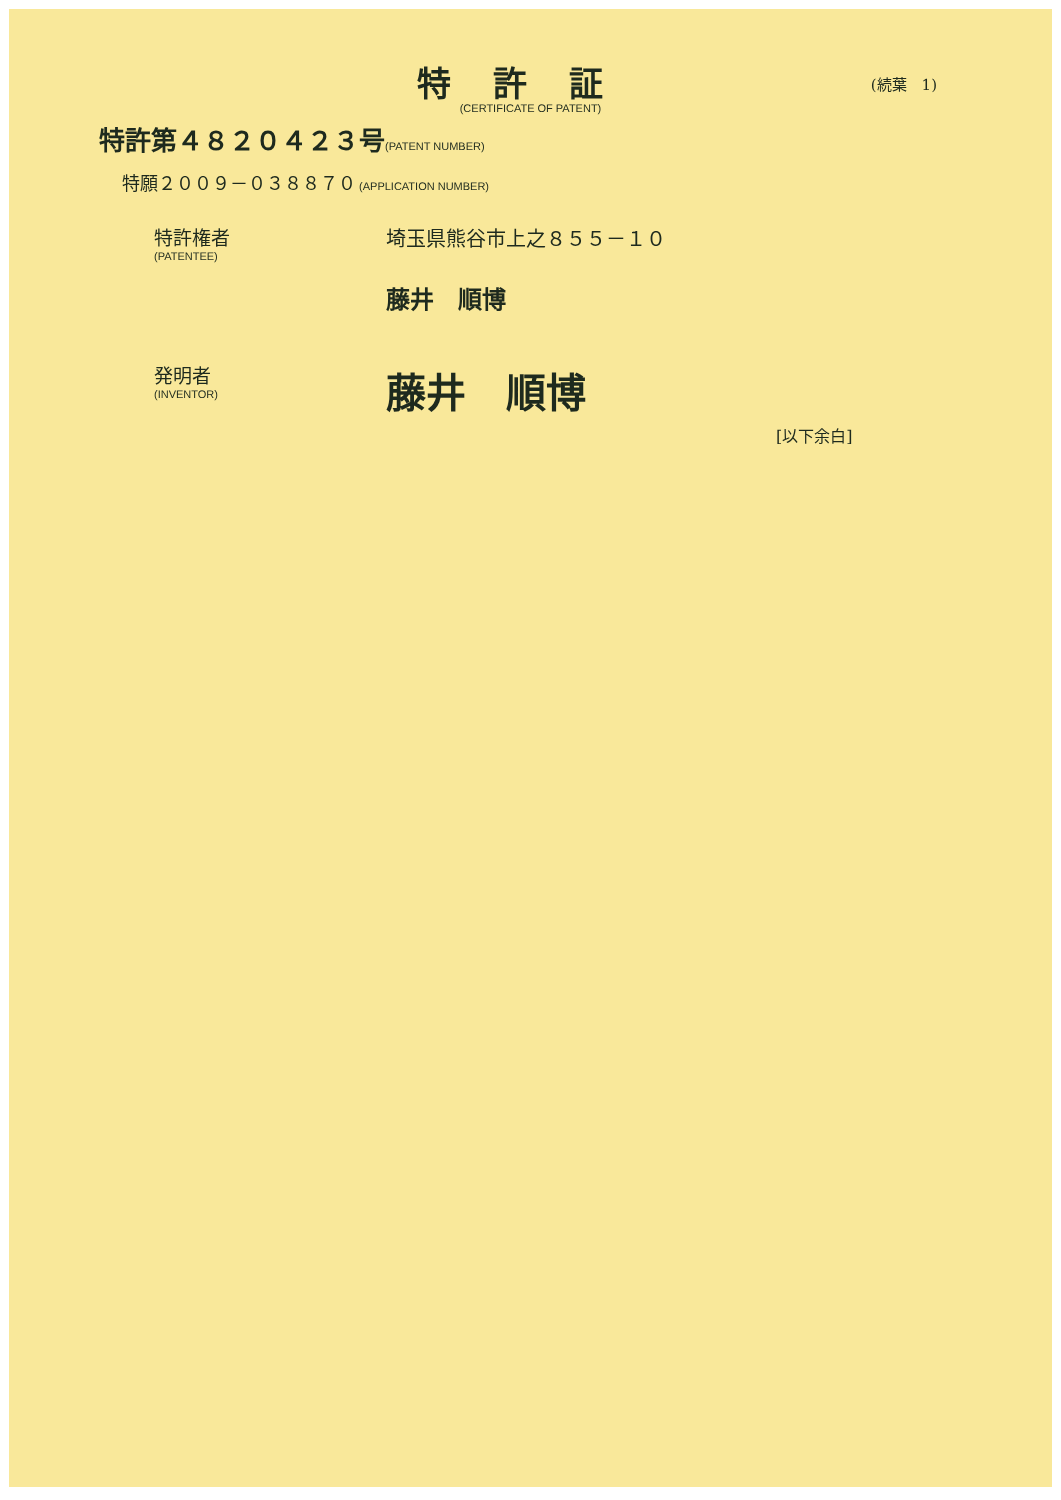特許証
(CERTIFICATE OF PATENT)
(続葉　1)
特許第４８２０４２３号(PATENT NUMBER)
特願２００９－０３８８７０ (APPLICATION NUMBER)
特許権者
(PATENTEE)
埼玉県熊谷市上之８５５－１０
藤井　順博
発明者
(INVENTOR)
藤井　順博
[以下余白]